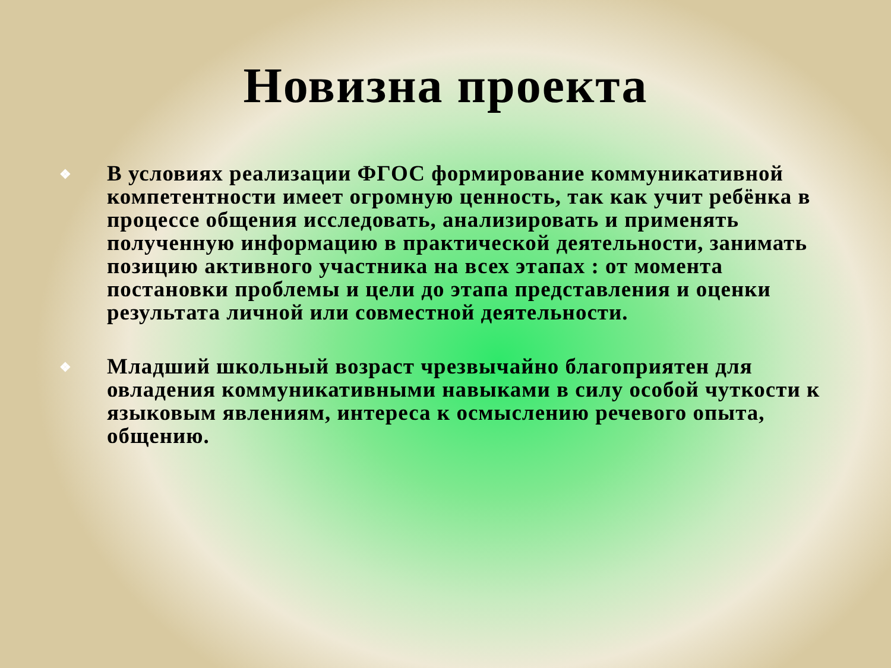Новизна проекта
❖ В условиях реализации ФГОС формирование коммуникативной компетентности имеет огромную ценность, так как учит ребёнка в процессе общения исследовать, анализировать и применять полученную информацию в практической деятельности, занимать позицию активного участника на всех этапах : от момента постановки проблемы и цели до этапа представления и оценки результата личной или совместной деятельности.
❖ Младший школьный возраст чрезвычайно благоприятен для овладения коммуникативными навыками в силу особой чуткости к языковым явлениям, интереса к осмыслению речевого опыта, общению.